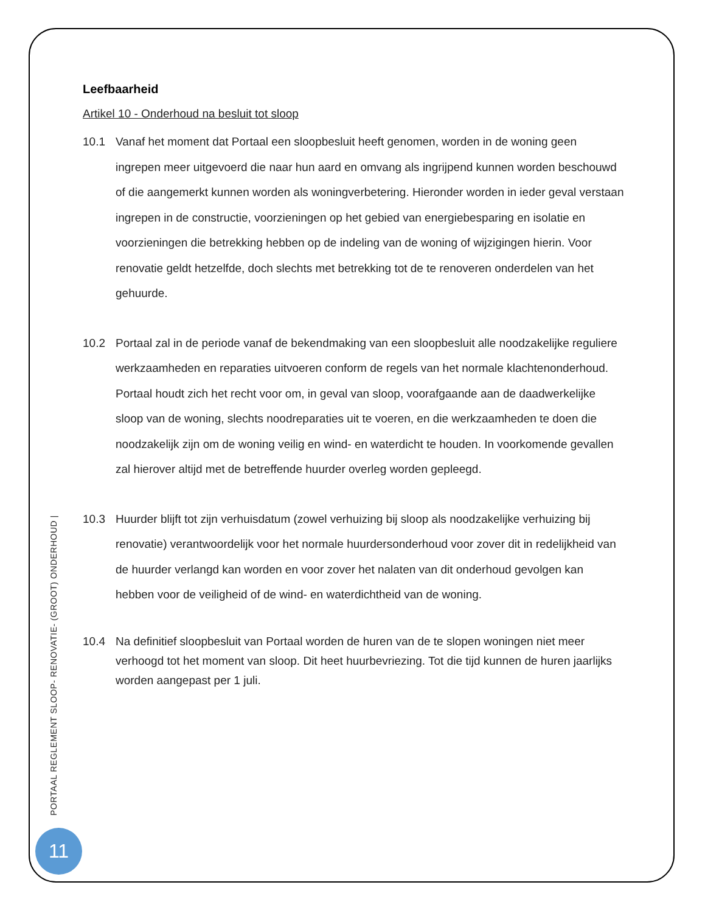Leefbaarheid
Artikel 10 - Onderhoud na besluit tot sloop
10.1 Vanaf het moment dat Portaal een sloopbesluit heeft genomen, worden in de woning geen ingrepen meer uitgevoerd die naar hun aard en omvang als ingrijpend kunnen worden beschouwd of die aangemerkt kunnen worden als woningverbetering. Hieronder worden in ieder geval verstaan ingrepen in de constructie, voorzieningen op het gebied van energiebesparing en isolatie en voorzieningen die betrekking hebben op de indeling van de woning of wijzigingen hierin. Voor renovatie geldt hetzelfde, doch slechts met betrekking tot de te renoveren onderdelen van het gehuurde.
10.2 Portaal zal in de periode vanaf de bekendmaking van een sloopbesluit alle noodzakelijke reguliere werkzaamheden en reparaties uitvoeren conform de regels van het normale klachtenonderhoud. Portaal houdt zich het recht voor om, in geval van sloop, voorafgaande aan de daadwerkelijke sloop van de woning, slechts noodreparaties uit te voeren, en die werkzaamheden te doen die noodzakelijk zijn om de woning veilig en wind- en waterdicht te houden. In voorkomende gevallen zal hierover altijd met de betreffende huurder overleg worden gepleegd.
10.3 Huurder blijft tot zijn verhuisdatum (zowel verhuizing bij sloop als noodzakelijke verhuizing bij renovatie) verantwoordelijk voor het normale huurdersonderhoud voor zover dit in redelijkheid van de huurder verlangd kan worden en voor zover het nalaten van dit onderhoud gevolgen kan hebben voor de veiligheid of de wind- en waterdichtheid van de woning.
10.4 Na definitief sloopbesluit van Portaal worden de huren van de te slopen woningen niet meer verhoogd tot het moment van sloop. Dit heet huurbevriezing. Tot die tijd kunnen de huren jaarlijks worden aangepast per 1 juli.
PORTAAL REGLEMENT SLOOP- RENOVATIE- (GROOT) ONDERHOUD |
11